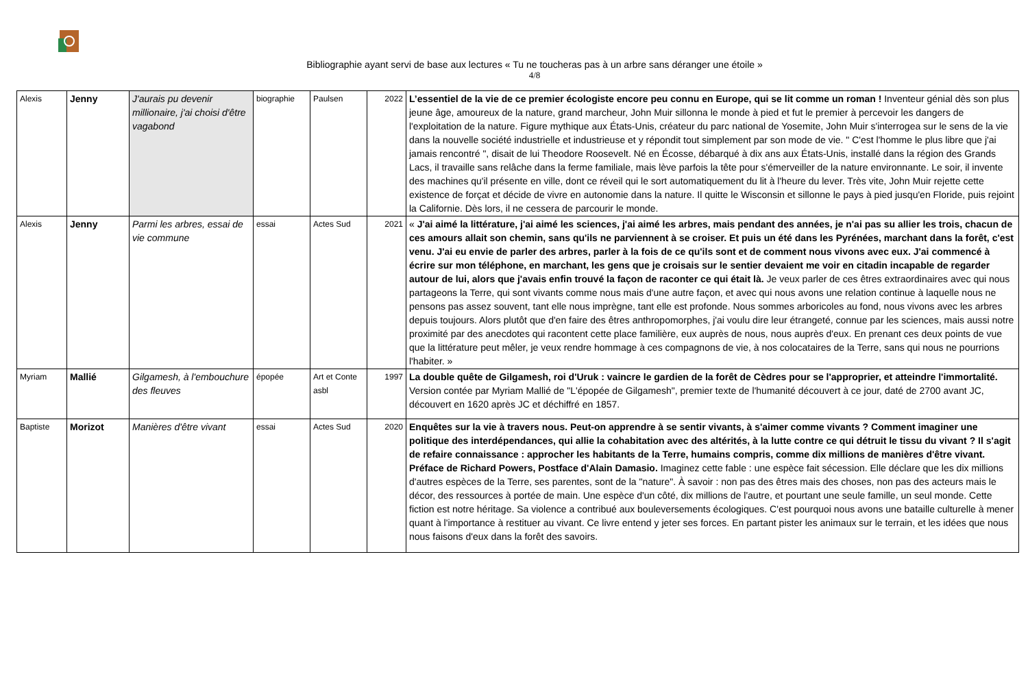Bibliographie ayant servi de base aux lectures « Tu ne toucheras pas à un arbre sans déranger une étoile »
4/8
| Alexis | Jenny | J'aurais pu devenir millionaire, j'ai choisi d'être vagabond | biographie | Paulsen | 2022 | L’essentiel de la vie de ce premier écologiste encore peu connu en Europe, qui se lit comme un roman ! Inventeur génial dès son plus jeune âge, amoureux de la nature, grand marcheur, John Muir sillonna le monde à pied et fut le premier à percevoir les dangers de l'exploitation de la nature. Figure mythique aux États-Unis, créateur du parc national de Yosemite, John Muir s'interrogea sur le sens de la vie dans la nouvelle société industrielle et industrieuse et y répondit tout simplement par son mode de vie. " C'est l'homme le plus libre que j'ai jamais rencontré ", disait de lui Theodore Roosevelt. Né en Écosse, débarqué à dix ans aux États-Unis, installé dans la région des Grands Lacs, il travaille sans relâche dans la ferme familiale, mais lève parfois la tête pour s'émerveiller de la nature environnante. Le soir, il invente des machines qu'il présente en ville, dont ce réveil qui le sort automatiquement du lit à l'heure du lever. Très vite, John Muir rejette cette existence de forçat et décide de vivre en autonomie dans la nature. Il quitte le Wisconsin et sillonne le pays à pied jusqu'en Floride, puis rejoint la Californie. Dès lors, il ne cessera de parcourir le monde. |
| Alexis | Jenny | Parmi les arbres, essai de vie commune | essai | Actes Sud | 2021 | « J'ai aimé la littérature, j'ai aimé les sciences, j'ai aimé les arbres, mais pendant des années, je n'ai pas su allier les trois, chacun de ces amours allait son chemin, sans qu'ils ne parviennent à se croiser. Et puis un été dans les Pyrénées, marchant dans la forêt, c'est venu. J'ai eu envie de parler des arbres, parler à la fois de ce qu'ils sont et de comment nous vivons avec eux. J'ai commencé à écrire sur mon téléphone, en marchant, les gens que je croisais sur le sentier devaient me voir en citadin incapable de regarder autour de lui, alors que j'avais enfin trouvé la façon de raconter ce qui était là. Je veux parler de ces êtres extraordinaires avec qui nous partageons la Terre, qui sont vivants comme nous mais d'une autre façon, et avec qui nous avons une relation continue à laquelle nous ne pensons pas assez souvent, tant elle nous imprègne, tant elle est profonde. Nous sommes arboricoles au fond, nous vivons avec les arbres depuis toujours. Alors plutôt que d'en faire des êtres anthropomorphes, j'ai voulu dire leur étrangeté, connue par les sciences, mais aussi notre proximité par des anecdotes qui racontent cette place familière, eux auprès de nous, nous auprès d'eux. En prenant ces deux points de vue que la littérature peut mêler, je veux rendre hommage à ces compagnons de vie, à nos colocataires de la Terre, sans qui nous ne pourrions l'habiter. » |
| Myriam | Mallié | Gilgamesh, à l'embouchure des fleuves | épopée | Art et Conte asbl | 1997 | La double quête de Gilgamesh, roi d'Uruk : vaincre le gardien de la forêt de Cèdres pour se l'approprier, et atteindre l'immortalité. Version contée par Myriam Mallié de "L'épopée de Gilgamesh", premier texte de l'humanité découvert à ce jour, daté de 2700 avant JC, découvert en 1620 après JC et déchiffré en 1857. |
| Baptiste | Morizot | Manières d'être vivant | essai | Actes Sud | 2020 | Enquêtes sur la vie à travers nous. Peut-on apprendre à se sentir vivants, à s'aimer comme vivants ? Comment imaginer une politique des interdépendances, qui allie la cohabitation avec des altérités, à la lutte contre ce qui détruit le tissu du vivant ? Il s'agit de refaire connaissance : approcher les habitants de la Terre, humains compris, comme dix millions de manières d'être vivant. Préface de Richard Powers, Postface d'Alain Damasio. Imaginez cette fable : une espèce fait sécession. Elle déclare que les dix millions d'autres espèces de la Terre, ses parentes, sont de la "nature". À savoir : non pas des êtres mais des choses, non pas des acteurs mais le décor, des ressources à portée de main. Une espèce d'un côté, dix millions de l'autre, et pourtant une seule famille, un seul monde. Cette fiction est notre héritage. Sa violence a contribué aux bouleversements écologiques. C'est pourquoi nous avons une bataille culturelle à mener quant à l'importance à restituer au vivant. Ce livre entend y jeter ses forces. En partant pister les animaux sur le terrain, et les idées que nous nous faisons d'eux dans la forêt des savoirs. |